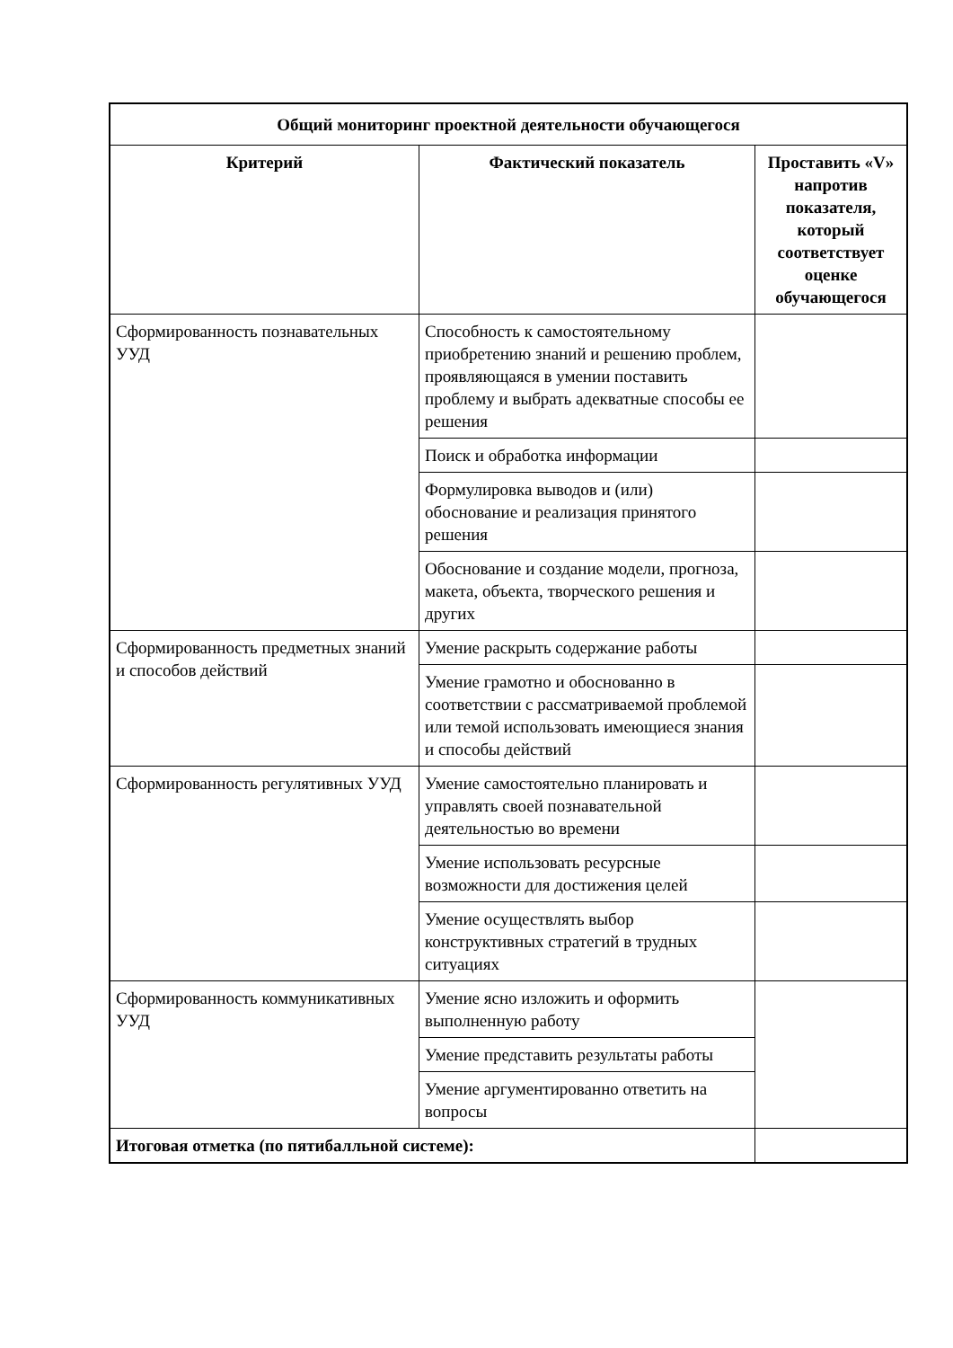| Общий мониторинг проектной деятельности обучающегося | | |
| --- | --- | --- |
| Критерий | Фактический показатель | Проставить «V» напротив показателя, который соответствует оценке обучающегося |
| Сформированность познавательных УУД | Способность к самостоятельному приобретению знаний и решению проблем, проявляющаяся в умении поставить проблему и выбрать адекватные способы ее решения | |
| | Поиск и обработка информации | |
| | Формулировка выводов и (или) обоснование и реализация принятого решения | |
| | Обоснование и создание модели, прогноза, макета, объекта, творческого решения и других | |
| Сформированность предметных знаний и способов действий | Умение раскрыть содержание работы | |
| | Умение грамотно и обоснованно в соответствии с рассматриваемой проблемой или темой использовать имеющиеся знания и способы действий | |
| Сформированность регулятивных УУД | Умение самостоятельно планировать и управлять своей познавательной деятельностью во времени | |
| | Умение использовать ресурсные возможности для достижения целей | |
| | Умение осуществлять выбор конструктивных стратегий в трудных ситуациях | |
| Сформированность коммуникативных УУД | Умение ясно изложить и оформить выполненную работу | |
| | Умение представить результаты работы | |
| | Умение аргументированно ответить на вопросы | |
| Итоговая отметка (по пятибалльной системе): | | |